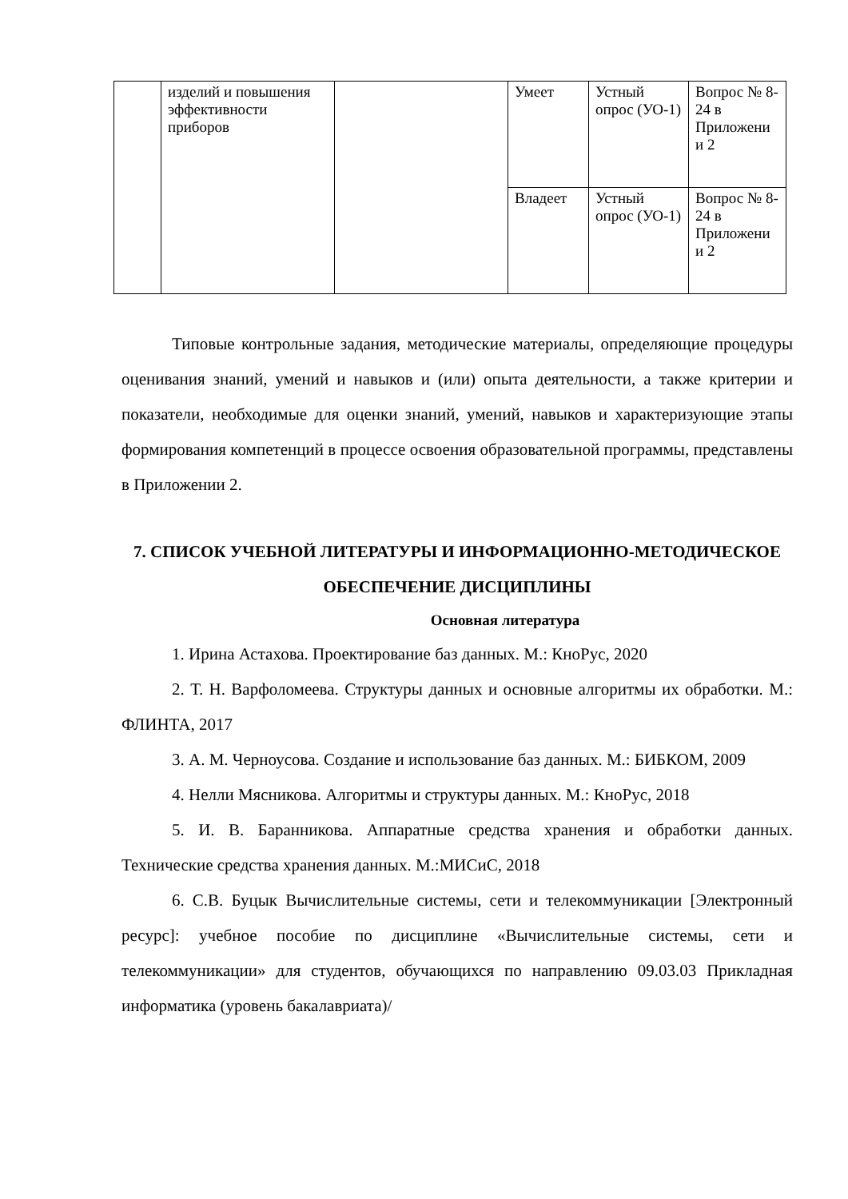| | изделий и повышения эффективности приборов | | Умеет | Устный опрос (УО-1) | Вопрос № 8- 24 в Приложени и 2 |
| | | | Владеет | Устный опрос (УО-1) | Вопрос № 8- 24 в Приложени и 2 |
Типовые контрольные задания, методические материалы, определяющие процедуры оценивания знаний, умений и навыков и (или) опыта деятельности, а также критерии и показатели, необходимые для оценки знаний, умений, навыков и характеризующие этапы формирования компетенций в процессе освоения образовательной программы, представлены в Приложении 2.
7. СПИСОК УЧЕБНОЙ ЛИТЕРАТУРЫ И ИНФОРМАЦИОННО-МЕТОДИЧЕСКОЕ ОБЕСПЕЧЕНИЕ ДИСЦИПЛИНЫ
Основная литература
1. Ирина Астахова. Проектирование баз данных. М.: КноРус, 2020
2. Т. Н. Варфоломеева. Структуры данных и основные алгоритмы их обработки. М.: ФЛИНТА, 2017
3. А. М. Черноусова. Создание и использование баз данных. М.: БИБКОМ, 2009
4. Нелли Мясникова. Алгоритмы и структуры данных. М.: КноРус, 2018
5. И. В. Баранникова. Аппаратные средства хранения и обработки данных. Технические средства хранения данных. М.:МИСиС, 2018
6. С.В. Буцык Вычислительные системы, сети и телекоммуникации [Электронный ресурс]: учебное пособие по дисциплине «Вычислительные системы, сети и телекоммуникации» для студентов, обучающихся по направлению 09.03.03 Прикладная информатика (уровень бакалавриата)/